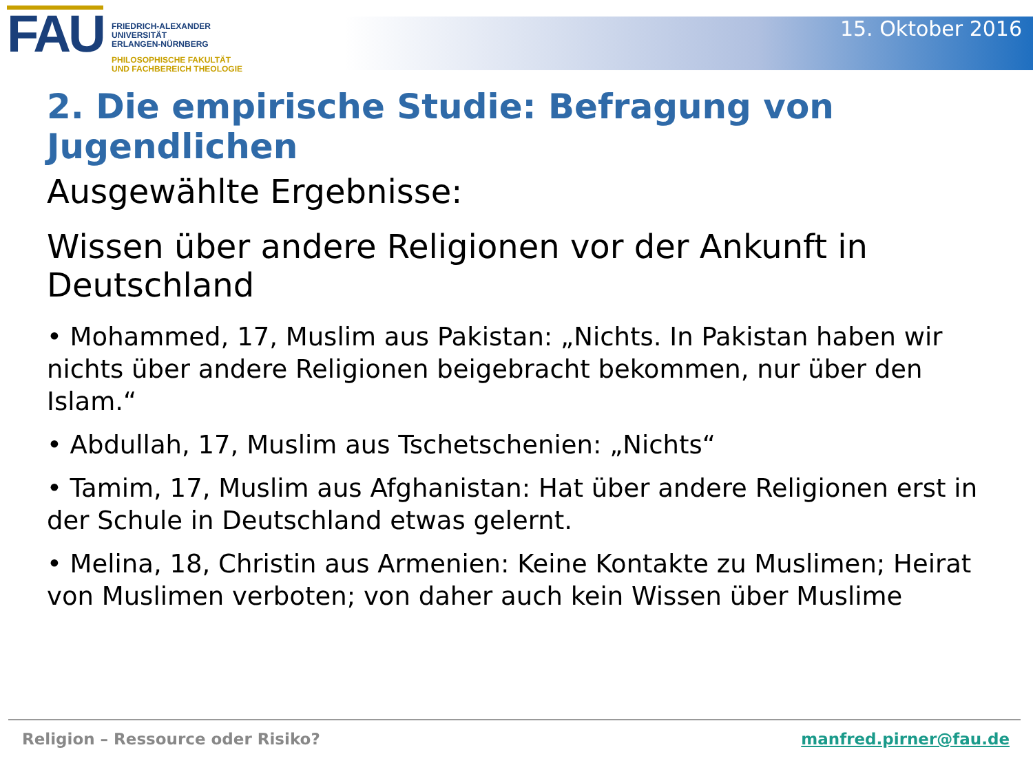FAU
FRIEDRICH-ALEXANDER
UNIVERSITÄT
ERLANGEN-NÜRNBERG
PHILOSOPHISCHE FAKULTÄT
UND FACHBEREICH THEOLOGIE
15. Oktober 2016
2. Die empirische Studie: Befragung von Jugendlichen
Ausgewählte Ergebnisse:
Wissen über andere Religionen vor der Ankunft in Deutschland
• Mohammed, 17, Muslim aus Pakistan: „Nichts. In Pakistan haben wir nichts über andere Religionen beigebracht bekommen, nur über den Islam.“
• Abdullah, 17, Muslim aus Tschetschenien: „Nichts“
• Tamim, 17, Muslim aus Afghanistan: Hat über andere Religionen erst in der Schule in Deutschland etwas gelernt.
• Melina, 18, Christin aus Armenien: Keine Kontakte zu Muslimen; Heirat von Muslimen verboten; von daher auch kein Wissen über Muslime
Religion – Ressource oder Risiko? manfred.pirner@fau.de